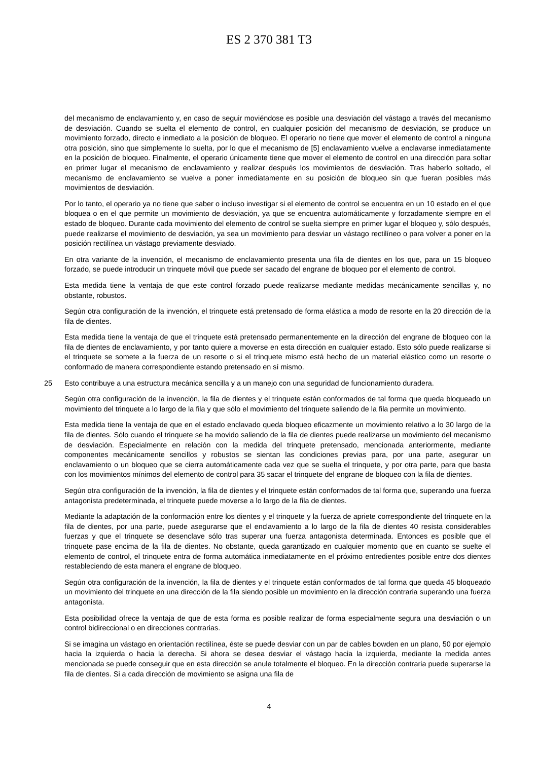ES 2 370 381 T3
del mecanismo de enclavamiento y, en caso de seguir moviéndose es posible una desviación del vástago a través del mecanismo de desviación. Cuando se suelta el elemento de control, en cualquier posición del mecanismo de desviación, se produce un movimiento forzado, directo e inmediato a la posición de bloqueo. El operario no tiene que mover el elemento de control a ninguna otra posición, sino que simplemente lo suelta, por lo que el mecanismo de [5] enclavamiento vuelve a enclavarse inmediatamente en la posición de bloqueo. Finalmente, el operario únicamente tiene que mover el elemento de control en una dirección para soltar en primer lugar el mecanismo de enclavamiento y realizar después los movimientos de desviación. Tras haberlo soltado, el mecanismo de enclavamiento se vuelve a poner inmediatamente en su posición de bloqueo sin que fueran posibles más movimientos de desviación.
Por lo tanto, el operario ya no tiene que saber o incluso investigar si el elemento de control se encuentra en un 10 estado en el que bloquea o en el que permite un movimiento de desviación, ya que se encuentra automáticamente y forzadamente siempre en el estado de bloqueo. Durante cada movimiento del elemento de control se suelta siempre en primer lugar el bloqueo y, sólo después, puede realizarse el movimiento de desviación, ya sea un movimiento para desviar un vástago rectilíneo o para volver a poner en la posición rectilínea un vástago previamente desviado.
En otra variante de la invención, el mecanismo de enclavamiento presenta una fila de dientes en los que, para un 15 bloqueo forzado, se puede introducir un trinquete móvil que puede ser sacado del engrane de bloqueo por el elemento de control.
Esta medida tiene la ventaja de que este control forzado puede realizarse mediante medidas mecánicamente sencillas y, no obstante, robustos.
Según otra configuración de la invención, el trinquete está pretensado de forma elástica a modo de resorte en la 20 dirección de la fila de dientes.
Esta medida tiene la ventaja de que el trinquete está pretensado permanentemente en la dirección del engrane de bloqueo con la fila de dientes de enclavamiento, y por tanto quiere a moverse en esta dirección en cualquier estado. Esto sólo puede realizarse si el trinquete se somete a la fuerza de un resorte o si el trinquete mismo está hecho de un material elástico como un resorte o conformado de manera correspondiente estando pretensado en sí mismo.
25 Esto contribuye a una estructura mecánica sencilla y a un manejo con una seguridad de funcionamiento duradera.
Según otra configuración de la invención, la fila de dientes y el trinquete están conformados de tal forma que queda bloqueado un movimiento del trinquete a lo largo de la fila y que sólo el movimiento del trinquete saliendo de la fila permite un movimiento.
Esta medida tiene la ventaja de que en el estado enclavado queda bloqueo eficazmente un movimiento relativo a lo 30 largo de la fila de dientes. Sólo cuando el trinquete se ha movido saliendo de la fila de dientes puede realizarse un movimiento del mecanismo de desviación. Especialmente en relación con la medida del trinquete pretensado, mencionada anteriormente, mediante componentes mecánicamente sencillos y robustos se sientan las condiciones previas para, por una parte, asegurar un enclavamiento o un bloqueo que se cierra automáticamente cada vez que se suelta el trinquete, y por otra parte, para que basta con los movimientos mínimos del elemento de control para 35 sacar el trinquete del engrane de bloqueo con la fila de dientes.
Según otra configuración de la invención, la fila de dientes y el trinquete están conformados de tal forma que, superando una fuerza antagonista predeterminada, el trinquete puede moverse a lo largo de la fila de dientes.
Mediante la adaptación de la conformación entre los dientes y el trinquete y la fuerza de apriete correspondiente del trinquete en la fila de dientes, por una parte, puede asegurarse que el enclavamiento a lo largo de la fila de dientes 40 resista considerables fuerzas y que el trinquete se desenclave sólo tras superar una fuerza antagonista determinada. Entonces es posible que el trinquete pase encima de la fila de dientes. No obstante, queda garantizado en cualquier momento que en cuanto se suelte el elemento de control, el trinquete entra de forma automática inmediatamente en el próximo entredientes posible entre dos dientes restableciendo de esta manera el engrane de bloqueo.
Según otra configuración de la invención, la fila de dientes y el trinquete están conformados de tal forma que queda 45 bloqueado un movimiento del trinquete en una dirección de la fila siendo posible un movimiento en la dirección contraria superando una fuerza antagonista.
Esta posibilidad ofrece la ventaja de que de esta forma es posible realizar de forma especialmente segura una desviación o un control bidireccional o en direcciones contrarias.
Si se imagina un vástago en orientación rectilínea, éste se puede desviar con un par de cables bowden en un plano, 50 por ejemplo hacia la izquierda o hacia la derecha. Si ahora se desea desviar el vástago hacia la izquierda, mediante la medida antes mencionada se puede conseguir que en esta dirección se anule totalmente el bloqueo. En la dirección contraria puede superarse la fila de dientes. Si a cada dirección de movimiento se asigna una fila de
4